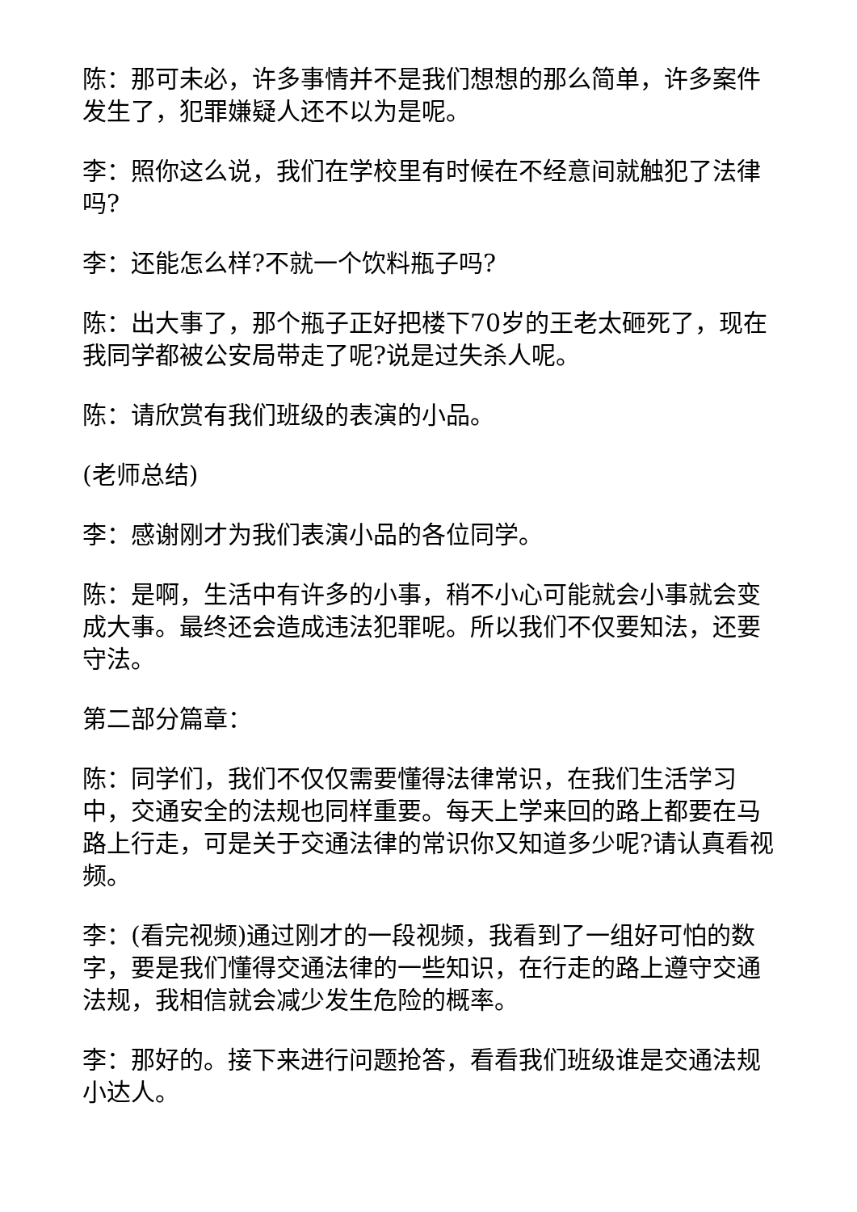陈：那可未必，许多事情并不是我们想想的那么简单，许多案件发生了，犯罪嫌疑人还不以为是呢。
李：照你这么说，我们在学校里有时候在不经意间就触犯了法律吗?
李：还能怎么样?不就一个饮料瓶子吗?
陈：出大事了，那个瓶子正好把楼下70岁的王老太砸死了，现在我同学都被公安局带走了呢?说是过失杀人呢。
陈：请欣赏有我们班级的表演的小品。
(老师总结)
李：感谢刚才为我们表演小品的各位同学。
陈：是啊，生活中有许多的小事，稍不小心可能就会小事就会变成大事。最终还会造成违法犯罪呢。所以我们不仅要知法，还要守法。
第二部分篇章：
陈：同学们，我们不仅仅需要懂得法律常识，在我们生活学习中，交通安全的法规也同样重要。每天上学来回的路上都要在马路上行走，可是关于交通法律的常识你又知道多少呢?请认真看视频。
李：(看完视频)通过刚才的一段视频，我看到了一组好可怕的数字，要是我们懂得交通法律的一些知识，在行走的路上遵守交通法规，我相信就会减少发生危险的概率。
李：那好的。接下来进行问题抢答，看看我们班级谁是交通法规小达人。